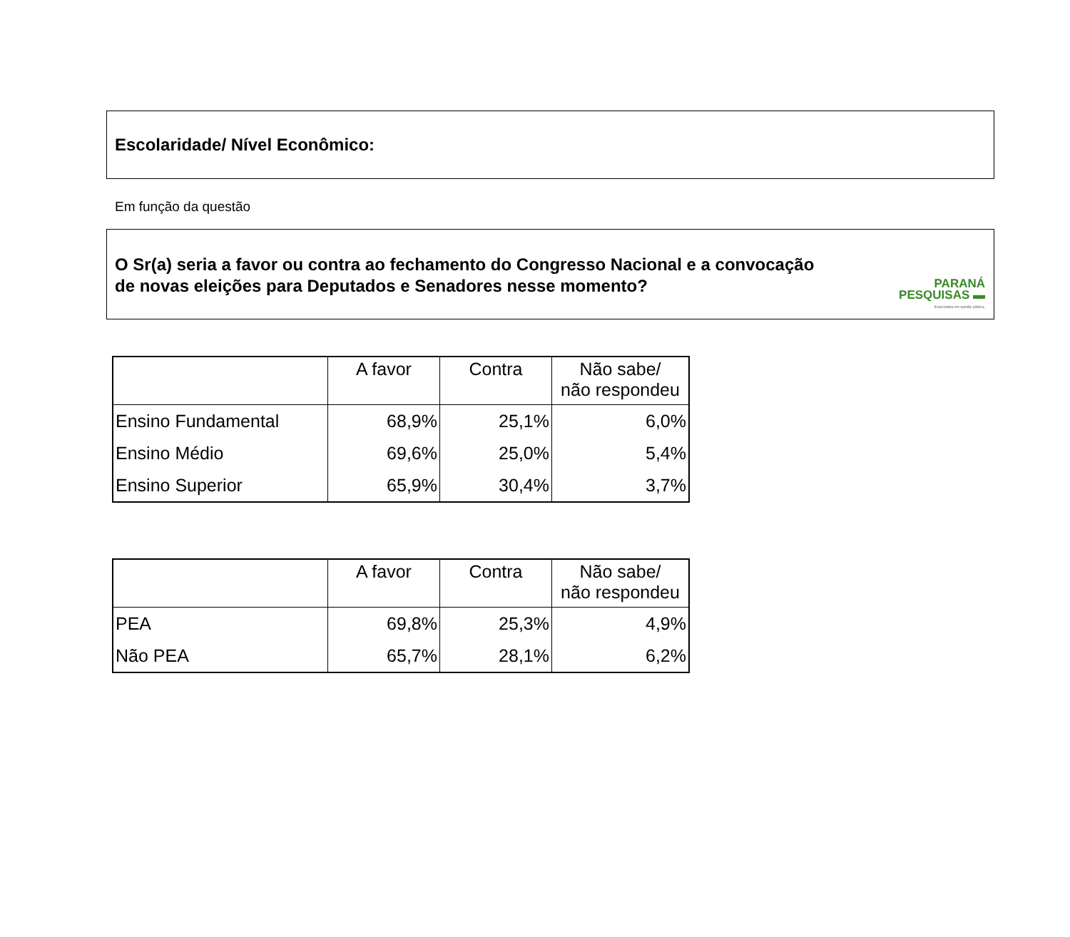Escolaridade/ Nível Econômico:
Em função da questão
O Sr(a) seria a favor ou contra ao fechamento do Congresso Nacional e a convocação
de novas eleições para Deputados e Senadores nesse momento?
PARANÁ
PESQUISAS ▬
Especialista em opinião pública.
| | A favor | Contra | Não sabe/ não respondeu |
| --- | --- | --- | --- |
| Ensino Fundamental | 68,9% | 25,1% | 6,0% |
| Ensino Médio | 69,6% | 25,0% | 5,4% |
| Ensino Superior | 65,9% | 30,4% | 3,7% |
| | A favor | Contra | Não sabe/ não respondeu |
| --- | --- | --- | --- |
| PEA | 69,8% | 25,3% | 4,9% |
| Não PEA | 65,7% | 28,1% | 6,2% |